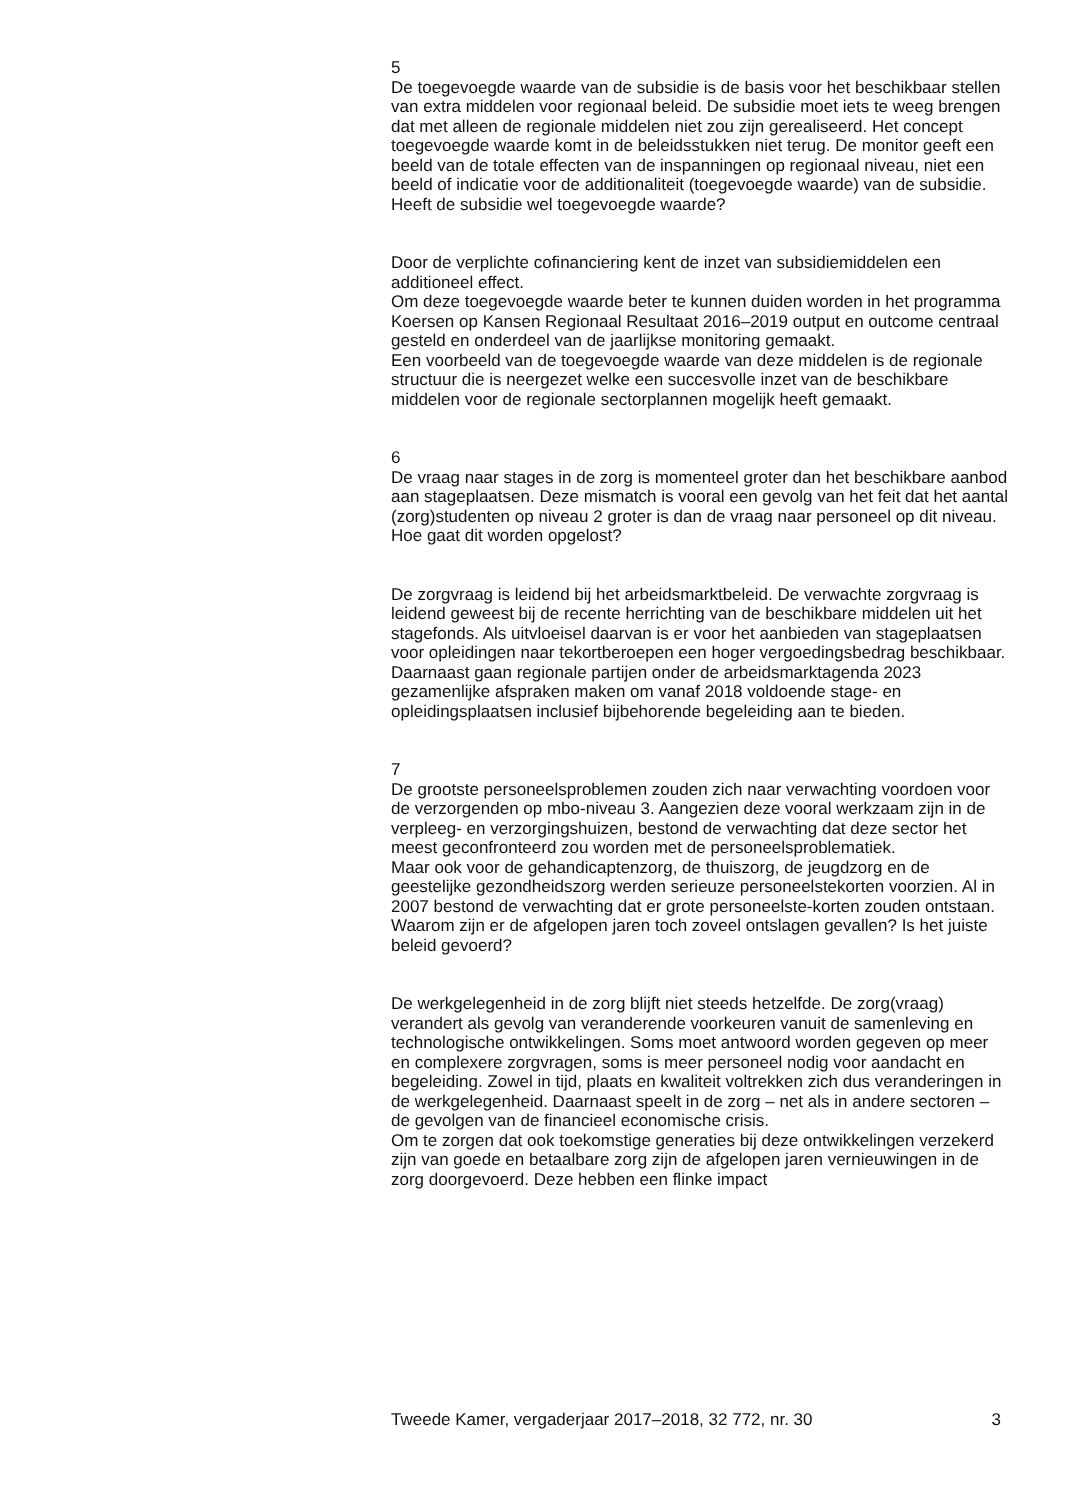5
De toegevoegde waarde van de subsidie is de basis voor het beschikbaar stellen van extra middelen voor regionaal beleid. De subsidie moet iets te weeg brengen dat met alleen de regionale middelen niet zou zijn gerealiseerd. Het concept toegevoegde waarde komt in de beleidsstukken niet terug. De monitor geeft een beeld van de totale effecten van de inspanningen op regionaal niveau, niet een beeld of indicatie voor de additionaliteit (toegevoegde waarde) van de subsidie. Heeft de subsidie wel toegevoegde waarde?
Door de verplichte cofinanciering kent de inzet van subsidiemiddelen een additioneel effect.
Om deze toegevoegde waarde beter te kunnen duiden worden in het programma Koersen op Kansen Regionaal Resultaat 2016–2019 output en outcome centraal gesteld en onderdeel van de jaarlijkse monitoring gemaakt.
Een voorbeeld van de toegevoegde waarde van deze middelen is de regionale structuur die is neergezet welke een succesvolle inzet van de beschikbare middelen voor de regionale sectorplannen mogelijk heeft gemaakt.
6
De vraag naar stages in de zorg is momenteel groter dan het beschikbare aanbod aan stageplaatsen. Deze mismatch is vooral een gevolg van het feit dat het aantal (zorg)studenten op niveau 2 groter is dan de vraag naar personeel op dit niveau. Hoe gaat dit worden opgelost?
De zorgvraag is leidend bij het arbeidsmarktbeleid. De verwachte zorgvraag is leidend geweest bij de recente herrichting van de beschikbare middelen uit het stagefonds. Als uitvloeisel daarvan is er voor het aanbieden van stageplaatsen voor opleidingen naar tekortberoepen een hoger vergoedingsbedrag beschikbaar.
Daarnaast gaan regionale partijen onder de arbeidsmarktagenda 2023 gezamenlijke afspraken maken om vanaf 2018 voldoende stage- en opleidingsplaatsen inclusief bijbehorende begeleiding aan te bieden.
7
De grootste personeelsproblemen zouden zich naar verwachting voordoen voor de verzorgenden op mbo-niveau 3. Aangezien deze vooral werkzaam zijn in de verpleeg- en verzorgingshuizen, bestond de verwachting dat deze sector het meest geconfronteerd zou worden met de personeelsproblematiek.
Maar ook voor de gehandicaptenzorg, de thuiszorg, de jeugdzorg en de geestelijke gezondheidszorg werden serieuze personeelstekorten voorzien. Al in 2007 bestond de verwachting dat er grote personeelste-korten zouden ontstaan. Waarom zijn er de afgelopen jaren toch zoveel ontslagen gevallen? Is het juiste beleid gevoerd?
De werkgelegenheid in de zorg blijft niet steeds hetzelfde. De zorg(vraag) verandert als gevolg van veranderende voorkeuren vanuit de samenleving en technologische ontwikkelingen. Soms moet antwoord worden gegeven op meer en complexere zorgvragen, soms is meer personeel nodig voor aandacht en begeleiding. Zowel in tijd, plaats en kwaliteit voltrekken zich dus veranderingen in de werkgelegenheid. Daarnaast speelt in de zorg – net als in andere sectoren – de gevolgen van de financieel economische crisis.
Om te zorgen dat ook toekomstige generaties bij deze ontwikkelingen verzekerd zijn van goede en betaalbare zorg zijn de afgelopen jaren vernieuwingen in de zorg doorgevoerd. Deze hebben een flinke impact
Tweede Kamer, vergaderjaar 2017–2018, 32 772, nr. 30 3